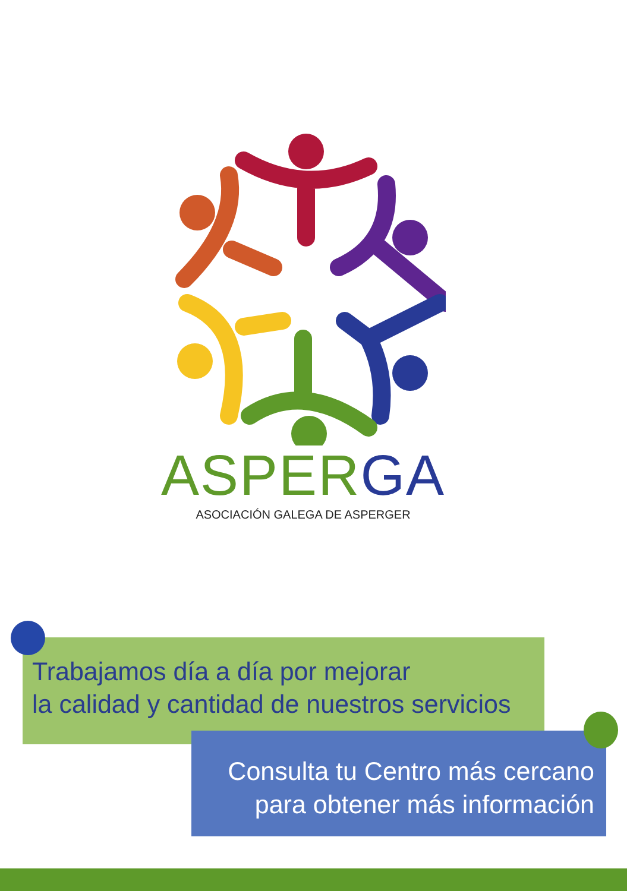ASPERGA
ASOCIACIÓN GALEGA DE ASPERGER
Trabajamos día a día por mejorar
la calidad y cantidad de nuestros servicios
Consulta tu Centro más cercano
para obtener más información